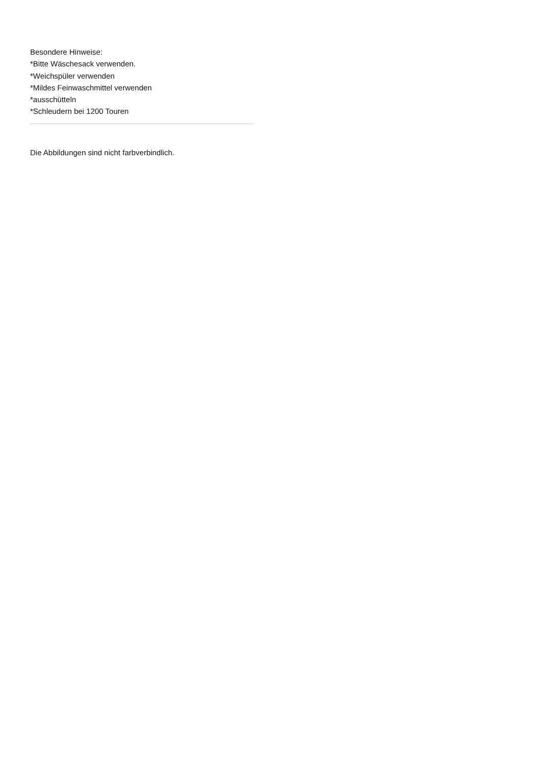Besondere Hinweise:
*Bitte Wäschesack verwenden.
*Weichspüler verwenden
*Mildes Feinwaschmittel verwenden
*ausschütteln
*Schleudern bei 1200 Touren
Die Abbildungen sind nicht farbverbindlich.